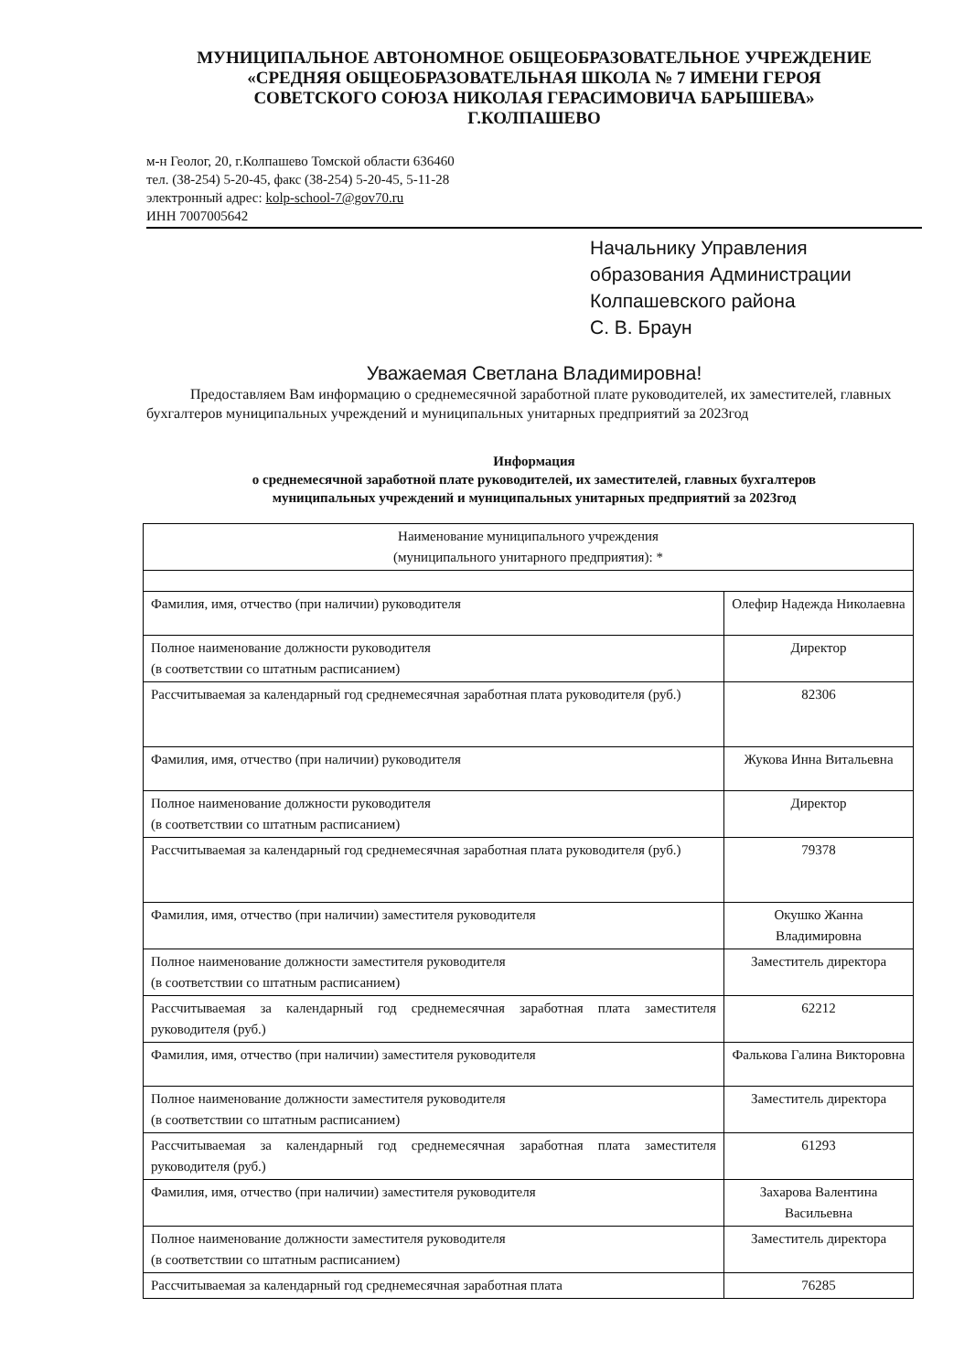МУНИЦИПАЛЬНОЕ АВТОНОМНОЕ ОБЩЕОБРАЗОВАТЕЛЬНОЕ УЧРЕЖДЕНИЕ
«СРЕДНЯЯ ОБЩЕОБРАЗОВАТЕЛЬНАЯ ШКОЛА № 7 ИМЕНИ ГЕРОЯ
СОВЕТСКОГО СОЮЗА НИКОЛАЯ ГЕРАСИМОВИЧА БАРЫШЕВА»
Г.КОЛПАШЕВО
м-н Геолог, 20, г.Колпашево Томской области 636460
тел. (38-254) 5-20-45, факс (38-254) 5-20-45, 5-11-28
электронный адрес: kolp-school-7@gov70.ru
ИНН 7007005642
Начальнику Управления
образования Администрации
Колпашевского района
С. В. Браун
Уважаемая Светлана Владимировна!
Предоставляем Вам информацию о среднемесячной заработной плате руководителей, их заместителей, главных бухгалтеров муниципальных учреждений и муниципальных унитарных предприятий за 2023год
Информация
о среднемесячной заработной плате руководителей, их заместителей, главных бухгалтеров
муниципальных учреждений и муниципальных унитарных предприятий за 2023год
| Наименование муниципального учреждения (муниципального унитарного предприятия): * | |
| Фамилия, имя, отчество (при наличии) руководителя | Олефир Надежда Николаевна |
| Полное наименование должности руководителя (в соответствии со штатным расписанием) | Директор |
| Рассчитываемая за календарный год среднемесячная заработная плата руководителя (руб.) | 82306 |
| Фамилия, имя, отчество (при наличии) руководителя | Жукова Инна Витальевна |
| Полное наименование должности руководителя (в соответствии со штатным расписанием) | Директор |
| Рассчитываемая за календарный год среднемесячная заработная плата руководителя (руб.) | 79378 |
| Фамилия, имя, отчество (при наличии) заместителя руководителя | Окушко Жанна Владимировна |
| Полное наименование должности заместителя руководителя (в соответствии со штатным расписанием) | Заместитель директора |
| Рассчитываемая за календарный год среднемесячная заработная плата заместителя руководителя (руб.) | 62212 |
| Фамилия, имя, отчество (при наличии) заместителя руководителя | Фалькова Галина Викторовна |
| Полное наименование должности заместителя руководителя (в соответствии со штатным расписанием) | Заместитель директора |
| Рассчитываемая за календарный год среднемесячная заработная плата заместителя руководителя (руб.) | 61293 |
| Фамилия, имя, отчество (при наличии) заместителя руководителя | Захарова Валентина Васильевна |
| Полное наименование должности заместителя руководителя (в соответствии со штатным расписанием) | Заместитель директора |
| Рассчитываемая за календарный год среднемесячная заработная плата | 76285 |